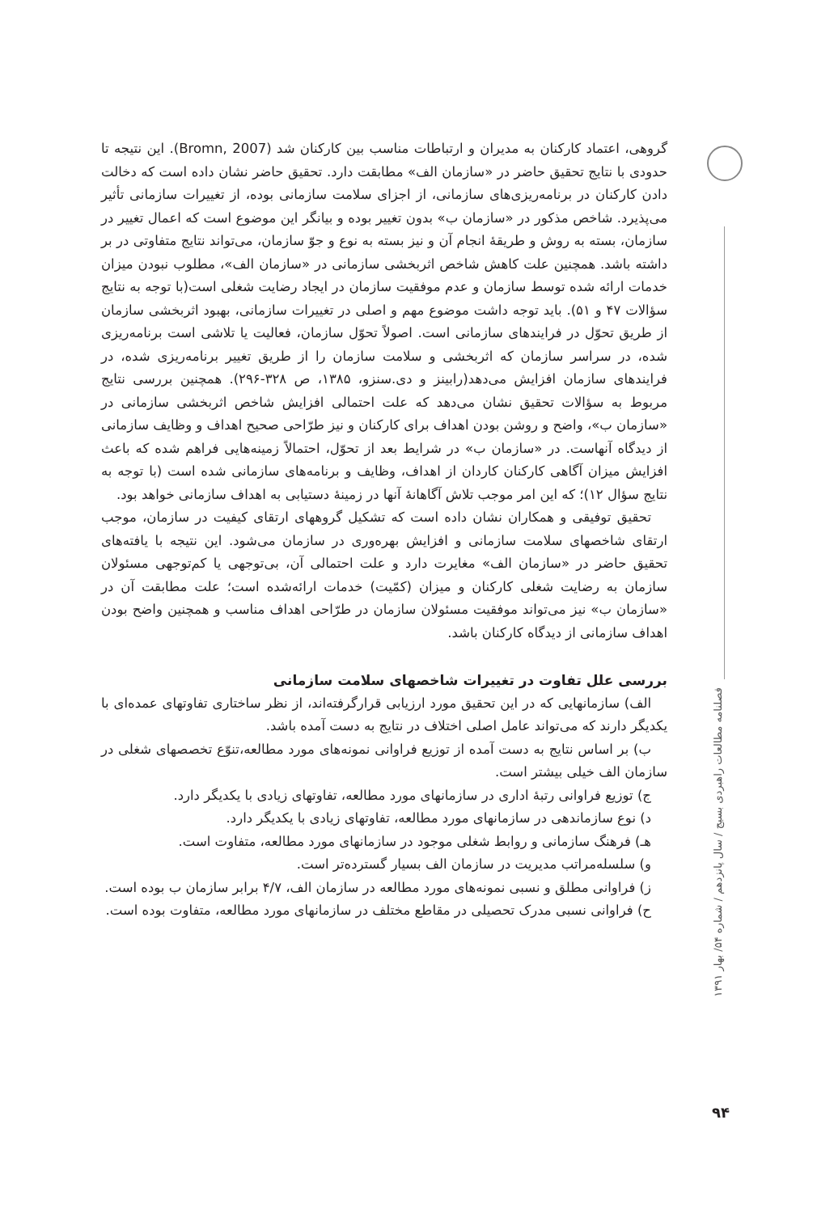گروهی، اعتماد کارکنان به مدیران و ارتباطات مناسب بین کارکنان شد (Bromn, 2007). این نتیجه تا حدودی با نتایج تحقیق حاضر در «سازمان الف» مطابقت دارد. تحقیق حاضر نشان داده است که دخالت دادن کارکنان در برنامه‌ریزی‌های سازمانی، از اجزای سلامت سازمانی بوده، از تغییرات سازمانی تأثیر می‌پذیرد. شاخص مذکور در «سازمان ب» بدون تغییر بوده و بیانگر این موضوع است که اعمال تغییر در سازمان، بسته به روش و طریقهٔ انجام آن و نیز بسته به نوع و جوّ سازمان، می‌تواند نتایج متفاوتی در بر داشته باشد. همچنین علت کاهش شاخص اثربخشی سازمانی در «سازمان الف»، مطلوب نبودن میزان خدمات ارائه شده توسط سازمان و عدم موفقیت سازمان در ایجاد رضایت شغلی است(با توجه به نتایج سؤالات ۴۷ و ۵۱). باید توجه داشت موضوع مهم و اصلی در تغییرات سازمانی، بهبود اثربخشی سازمان از طریق تحوّل در فرایندهای سازمانی است. اصولاً تحوّل سازمان، فعالیت یا تلاشی است برنامه‌ریزی شده، در سراسر سازمان که اثربخشی و سلامت سازمان را از طریق تغییر برنامه‌ریزی شده، در فرایندهای سازمان افزایش می‌دهد(رابینز و دی.سنزو، ۱۳۸۵، ص ۳۲۸-۲۹۶). همچنین بررسی نتایج مربوط به سؤالات تحقیق نشان می‌دهد که علت احتمالی افزایش شاخص اثربخشی سازمانی در «سازمان ب»، واضح و روشن بودن اهداف برای کارکنان و نیز طرّاحی صحیح اهداف و وظایف سازمانی از دیدگاه آنهاست. در «سازمان ب» در شرایط بعد از تحوّل، احتمالاً زمینه‌هایی فراهم شده که باعث افزایش میزان آگاهی کارکنان کاردان از اهداف، وظایف و برنامه‌های سازمانی شده است (با توجه به نتایج سؤال ۱۲)؛ که این امر موجب تلاش آگاهانهٔ آنها در زمینهٔ دستیابی به اهداف سازمانی خواهد بود.
تحقیق توفیقی و همکاران نشان داده است که تشکیل گروههای ارتقای کیفیت در سازمان، موجب ارتقای شاخصهای سلامت سازمانی و افزایش بهره‌وری در سازمان می‌شود. این نتیجه با یافته‌های تحقیق حاضر در «سازمان الف» مغایرت دارد و علت احتمالی آن، بی‌توجهی یا کم‌توجهی مسئولان سازمان به رضایت شغلی کارکنان و میزان (کمّیت) خدمات ارائه‌شده است؛ علت مطابقت آن در «سازمان ب» نیز می‌تواند موفقیت مسئولان سازمان در طرّاحی اهداف مناسب و همچنین واضح بودن اهداف سازمانی از دیدگاه کارکنان باشد.
بررسی علل تفاوت در تغییرات شاخصهای سلامت سازمانی
الف) سازمانهایی که در این تحقیق مورد ارزیابی قرارگرفته‌اند، از نظر ساختاری تفاوتهای عمده‌ای با یکدیگر دارند که می‌تواند عامل اصلی اختلاف در نتایج به دست آمده باشد.
ب) بر اساس نتایج به دست آمده از توزیع فراوانی نمونه‌های مورد مطالعه،تنوّع تخصصهای شغلی در سازمان الف خیلی بیشتر است.
ج) توزیع فراوانی رتبهٔ اداری در سازمانهای مورد مطالعه، تفاوتهای زیادی با یکدیگر دارد.
د) نوع سازماندهی در سازمانهای مورد مطالعه، تفاوتهای زیادی با یکدیگر دارد.
هـ) فرهنگ سازمانی و روابط شغلی موجود در سازمانهای مورد مطالعه، متفاوت است.
و) سلسله‌مراتب مدیریت در سازمان الف بسیار گسترده‌تر است.
ز) فراوانی مطلق و نسبی نمونه‌های مورد مطالعه در سازمان الف، ۴/۷ برابر سازمان ب بوده است.
ح) فراوانی نسبی مدرک تحصیلی در مقاطع مختلف در سازمانهای مورد مطالعه، متفاوت بوده است.
فصلنامه مطالعات راهبردی بسیج / سال پانزدهم / شماره ۵۴/ بهار ۱۳۹۱
۹۴